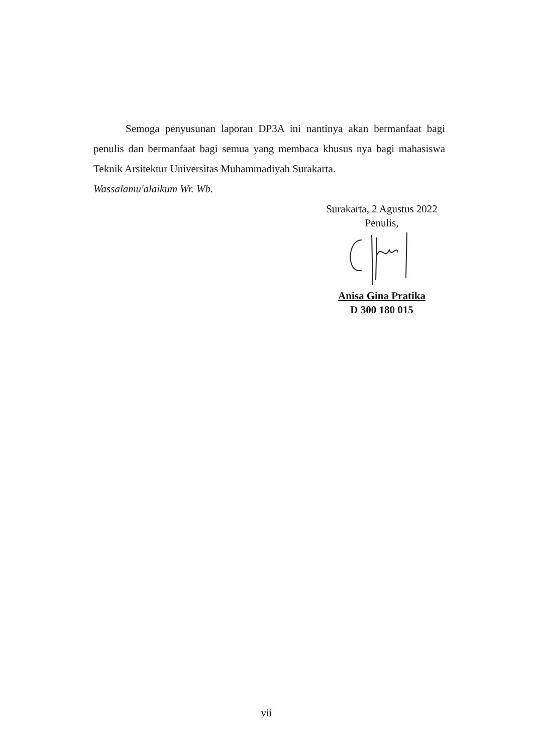Semoga penyusunan laporan DP3A ini nantinya akan bermanfaat bagi penulis dan bermanfaat bagi semua yang membaca khusus nya bagi mahasiswa Teknik Arsitektur Universitas Muhammadiyah Surakarta.
Wassalamu'alaikum Wr. Wb.
Surakarta, 2 Agustus 2022
Penulis,
Anisa Gina Pratika
D 300 180 015
vii